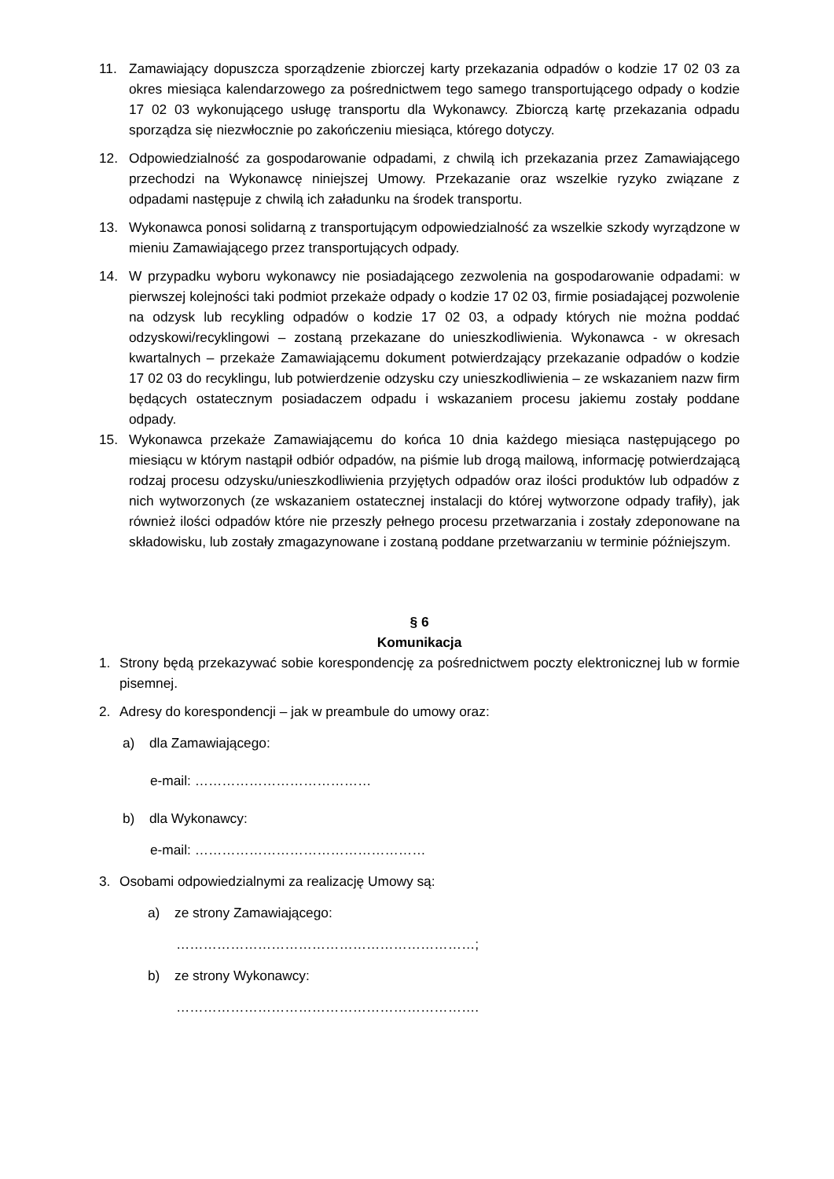11. Zamawiający dopuszcza sporządzenie zbiorczej karty przekazania odpadów o kodzie 17 02 03 za okres miesiąca kalendarzowego za pośrednictwem tego samego transportującego odpady o kodzie 17 02 03 wykonującego usługę transportu dla Wykonawcy. Zbiorczą kartę przekazania odpadu sporządza się niezwłocznie po zakończeniu miesiąca, którego dotyczy.
12. Odpowiedzialność za gospodarowanie odpadami, z chwilą ich przekazania przez Zamawiającego przechodzi na Wykonawcę niniejszej Umowy. Przekazanie oraz wszelkie ryzyko związane z odpadami następuje z chwilą ich załadunku na środek transportu.
13. Wykonawca ponosi solidarną z transportującym odpowiedzialność za wszelkie szkody wyrządzone w mieniu Zamawiającego przez transportujących odpady.
14. W przypadku wyboru wykonawcy nie posiadającego zezwolenia na gospodarowanie odpadami: w pierwszej kolejności taki podmiot przekaże odpady o kodzie 17 02 03, firmie posiadającej pozwolenie na odzysk lub recykling odpadów o kodzie 17 02 03, a odpady których nie można poddać odzyskowi/recyklingowi – zostaną przekazane do unieszkodliwienia. Wykonawca - w okresach kwartalnych – przekaże Zamawiającemu dokument potwierdzający przekazanie odpadów o kodzie 17 02 03 do recyklingu, lub potwierdzenie odzysku czy unieszkodliwienia – ze wskazaniem nazw firm będących ostatecznym posiadaczem odpadu i wskazaniem procesu jakiemu zostały poddane odpady.
15. Wykonawca przekaże Zamawiającemu do końca 10 dnia każdego miesiąca następującego po miesiącu w którym nastąpił odbiór odpadów, na piśmie lub drogą mailową, informację potwierdzającą rodzaj procesu odzysku/unieszkodliwienia przyjętych odpadów oraz ilości produktów lub odpadów z nich wytworzonych (ze wskazaniem ostatecznej instalacji do której wytworzone odpady trafiły), jak również ilości odpadów które nie przeszły pełnego procesu przetwarzania i zostały zdeponowane na składowisku, lub zostały zmagazynowane i zostaną poddane przetwarzaniu w terminie późniejszym.
§ 6
Komunikacja
1. Strony będą przekazywać sobie korespondencję za pośrednictwem poczty elektronicznej lub w formie pisemnej.
2. Adresy do korespondencji – jak w preambule do umowy oraz:
a) dla Zamawiającego:
e-mail: …………………………………
b) dla Wykonawcy:
e-mail: ……………………………………………
3. Osobami odpowiedzialnymi za realizację Umowy są:
a) ze strony Zamawiającego:
…………………………………………………………;
b) ze strony Wykonawcy:
………………………………………………………….